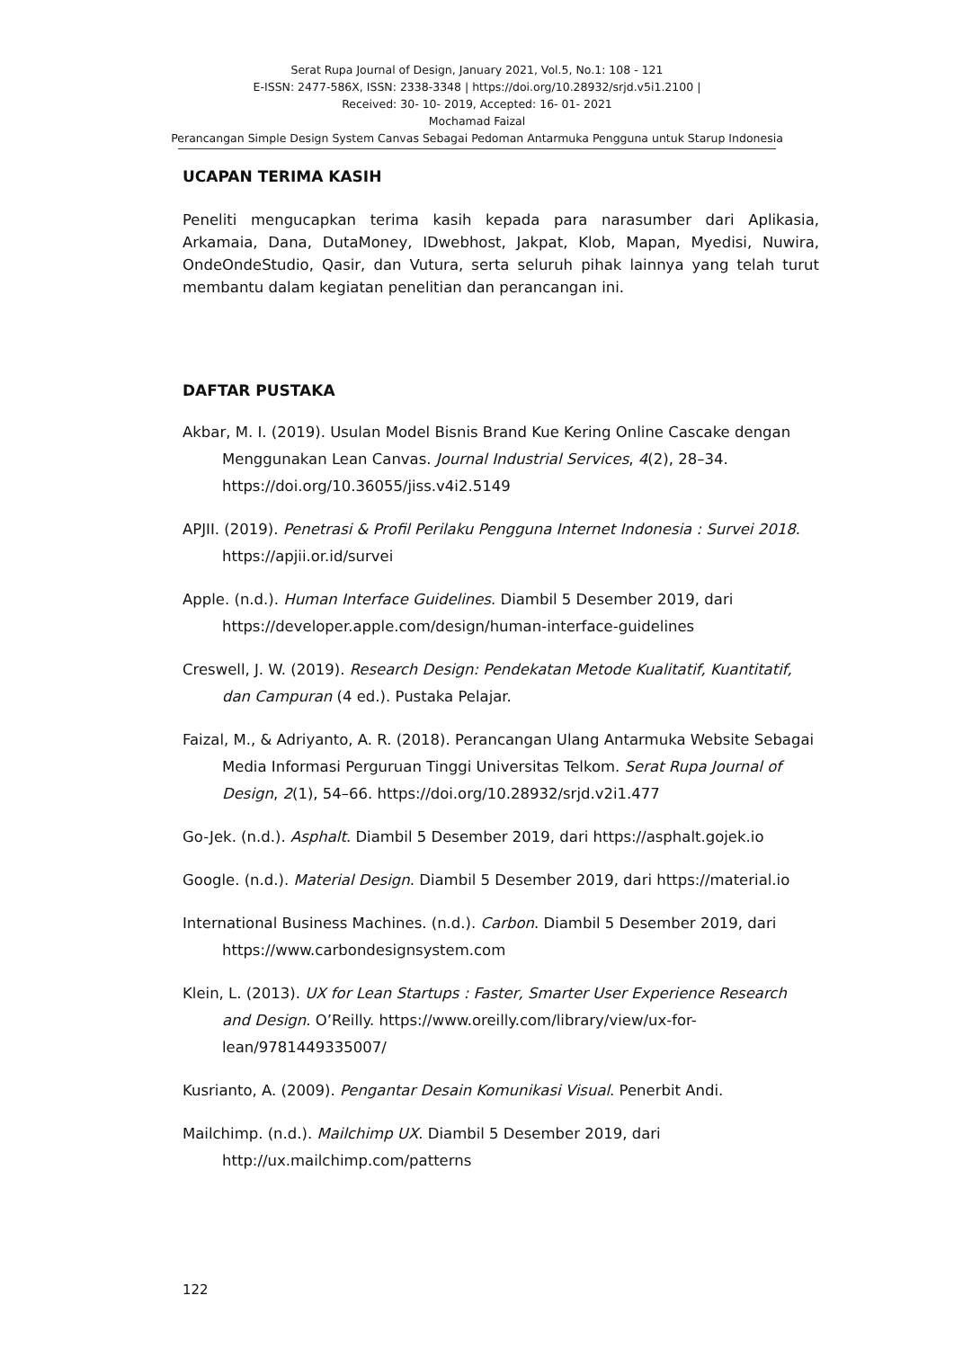Serat Rupa Journal of Design, January 2021, Vol.5, No.1: 108 - 121
E-ISSN: 2477-586X, ISSN: 2338-3348 | https://doi.org/10.28932/srjd.v5i1.2100 |
Received: 30- 10- 2019, Accepted: 16- 01- 2021
Mochamad Faizal
Perancangan Simple Design System Canvas Sebagai Pedoman Antarmuka Pengguna untuk Starup Indonesia
UCAPAN TERIMA KASIH
Peneliti mengucapkan terima kasih kepada para narasumber dari Aplikasia, Arkamaia, Dana, DutaMoney, IDwebhost, Jakpat, Klob, Mapan, Myedisi, Nuwira, OndeOndeStudio, Qasir, dan Vutura, serta seluruh pihak lainnya yang telah turut membantu dalam kegiatan penelitian dan perancangan ini.
DAFTAR PUSTAKA
Akbar, M. I. (2019). Usulan Model Bisnis Brand Kue Kering Online Cascake dengan Menggunakan Lean Canvas. Journal Industrial Services, 4(2), 28–34. https://doi.org/10.36055/jiss.v4i2.5149
APJII. (2019). Penetrasi & Profil Perilaku Pengguna Internet Indonesia : Survei 2018. https://apjii.or.id/survei
Apple. (n.d.). Human Interface Guidelines. Diambil 5 Desember 2019, dari https://developer.apple.com/design/human-interface-guidelines
Creswell, J. W. (2019). Research Design: Pendekatan Metode Kualitatif, Kuantitatif, dan Campuran (4 ed.). Pustaka Pelajar.
Faizal, M., & Adriyanto, A. R. (2018). Perancangan Ulang Antarmuka Website Sebagai Media Informasi Perguruan Tinggi Universitas Telkom. Serat Rupa Journal of Design, 2(1), 54–66. https://doi.org/10.28932/srjd.v2i1.477
Go-Jek. (n.d.). Asphalt. Diambil 5 Desember 2019, dari https://asphalt.gojek.io
Google. (n.d.). Material Design. Diambil 5 Desember 2019, dari https://material.io
International Business Machines. (n.d.). Carbon. Diambil 5 Desember 2019, dari https://www.carbondesignsystem.com
Klein, L. (2013). UX for Lean Startups : Faster, Smarter User Experience Research and Design. O’Reilly. https://www.oreilly.com/library/view/ux-for-lean/9781449335007/
Kusrianto, A. (2009). Pengantar Desain Komunikasi Visual. Penerbit Andi.
Mailchimp. (n.d.). Mailchimp UX. Diambil 5 Desember 2019, dari http://ux.mailchimp.com/patterns
122